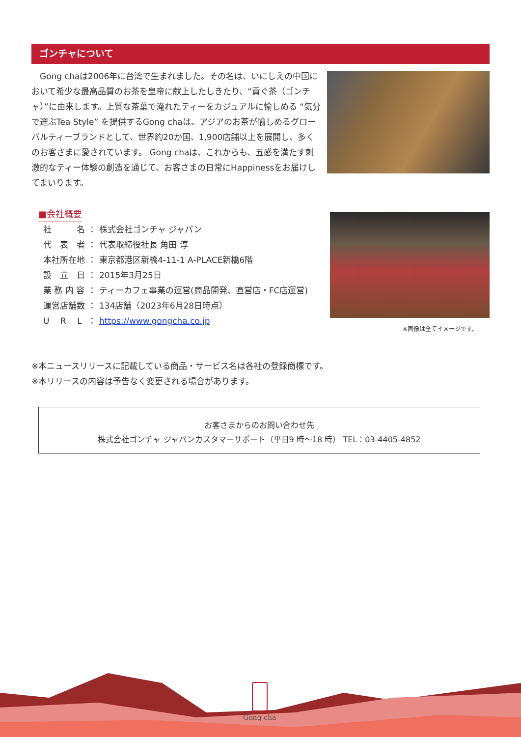ゴンチャについて
　Gong chaは2006年に台湾で生まれました。その名は、いにしえの中国において希少な最高品質のお茶を皇帝に献上したしきたり、“貢ぐ茶（ゴンチャ）”に由来します。上質な茶葉で淹れたティーをカジュアルに愉しめる “気分で選ぶTea Style” を提供するGong chaは、アジアのお茶が愉しめるグローバルティーブランドとして、世界約20か国、1,900店舗以上を展開し、多くのお客さまに愛されています。 Gong chaは、これからも、五感を満たす刺激的なティー体験の創造を通じて、お客さまの日常にHappinessをお届けしてまいります。
■会社概要
| 社 名 | ： | 株式会社ゴンチャ ジャパン |
| 代 表 者 | ： | 代表取締役社長 角田 淳 |
| 本社所在地 | ： | 東京都港区新橋4-11-1 A-PLACE新橋6階 |
| 設 立 日 | ： | 2015年3月25日 |
| 業 務 内 容 | ： | ティーカフェ事業の運営(商品開発、直営店・FC店運営) |
| 運営店舗数 | ： | 134店舗（2023年6月28日時点） |
| U R L | ： | https://www.gongcha.co.jp |
※画像は全てイメージです。
※本ニュースリリースに記載している商品・サービス名は各社の登録商標です。
※本リリースの内容は予告なく変更される場合があります。
お客さまからのお問い合わせ先
株式会社ゴンチャ ジャパンカスタマーサポート（平日9 時～18 時） TEL：03-4405-4852
Gong cha